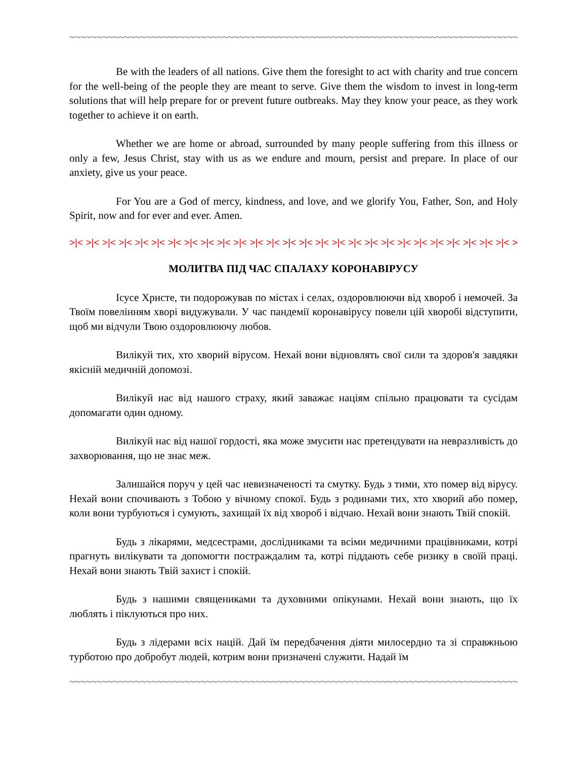~~~~~~~~~~~~~~~~~~~~~~~~~~~~~~~~~~~~~~~~~~~~~~~~~~~~~~~~~~~~~~~~~~~~~~~~~~~~~~~~~~~~~~~~~~~~
Be with the leaders of all nations. Give them the foresight to act with charity and true concern for the well-being of the people they are meant to serve. Give them the wisdom to invest in long-term solutions that will help prepare for or prevent future outbreaks. May they know your peace, as they work together to achieve it on earth.
Whether we are home or abroad, surrounded by many people suffering from this illness or only a few, Jesus Christ, stay with us as we endure and mourn, persist and prepare. In place of our anxiety, give us your peace.
For You are a God of mercy, kindness, and love, and we glorify You, Father, Son, and Holy Spirit, now and for ever and ever. Amen.
>|< >|< >|< >|< >|< >|< >|< >|< >|< >|< >|< >|< >|< >|< >|< >|< >|< >|< >|< >|< >|< >|< >|< >|< >|< >|< >|< >|< >|< >|<
МОЛИТВА ПІД ЧАС СПАЛАХУ КОРОНАВІРУСУ
Ісусе Христе, ти подорожував по містах і селах, оздоровлюючи від хвороб і немочей. За Твоїм повелінням хворі видужували. У час пандемії коронавірусу повели цій хворобі відступити, щоб ми відчули Твою оздоровлюючу любов.
Вилікуй тих, хто хворий вірусом. Нехай вони відновлять свої сили та здоров'я завдяки якісній медичній допомозі.
Вилікуй нас від нашого страху, який заважає націям спільно працювати та сусідам допомагати один одному.
Вилікуй нас від нашої гордості, яка може змусити нас претендувати на невразливість до захворювання, що не знає меж.
Залишайся поруч у цей час невизначеності та смутку. Будь з тими, хто помер від вірусу. Нехай вони спочивають з Тобою у вічному спокої. Будь з родинами тих, хто хворий або помер, коли вони турбуються і сумують, захищай їх від хвороб і відчаю. Нехай вони знають Твій спокій.
Будь з лікарями, медсестрами, дослідниками та всіми медичними працівниками, котрі прагнуть вилікувати та допомогти постраждалим та, котрі піддають себе ризику в своїй праці. Нехай вони знають Твій захист і спокій.
Будь з нашими священиками та духовними опікунами. Нехай вони знають, що їх люблять і піклуються про них.
Будь з лідерами всіх націй. Дай їм передбачення діяти милосердно та зі справжньою турботою про добробут людей, котрим вони призначені служити. Надай їм
~~~~~~~~~~~~~~~~~~~~~~~~~~~~~~~~~~~~~~~~~~~~~~~~~~~~~~~~~~~~~~~~~~~~~~~~~~~~~~~~~~~~~~~~~~~~